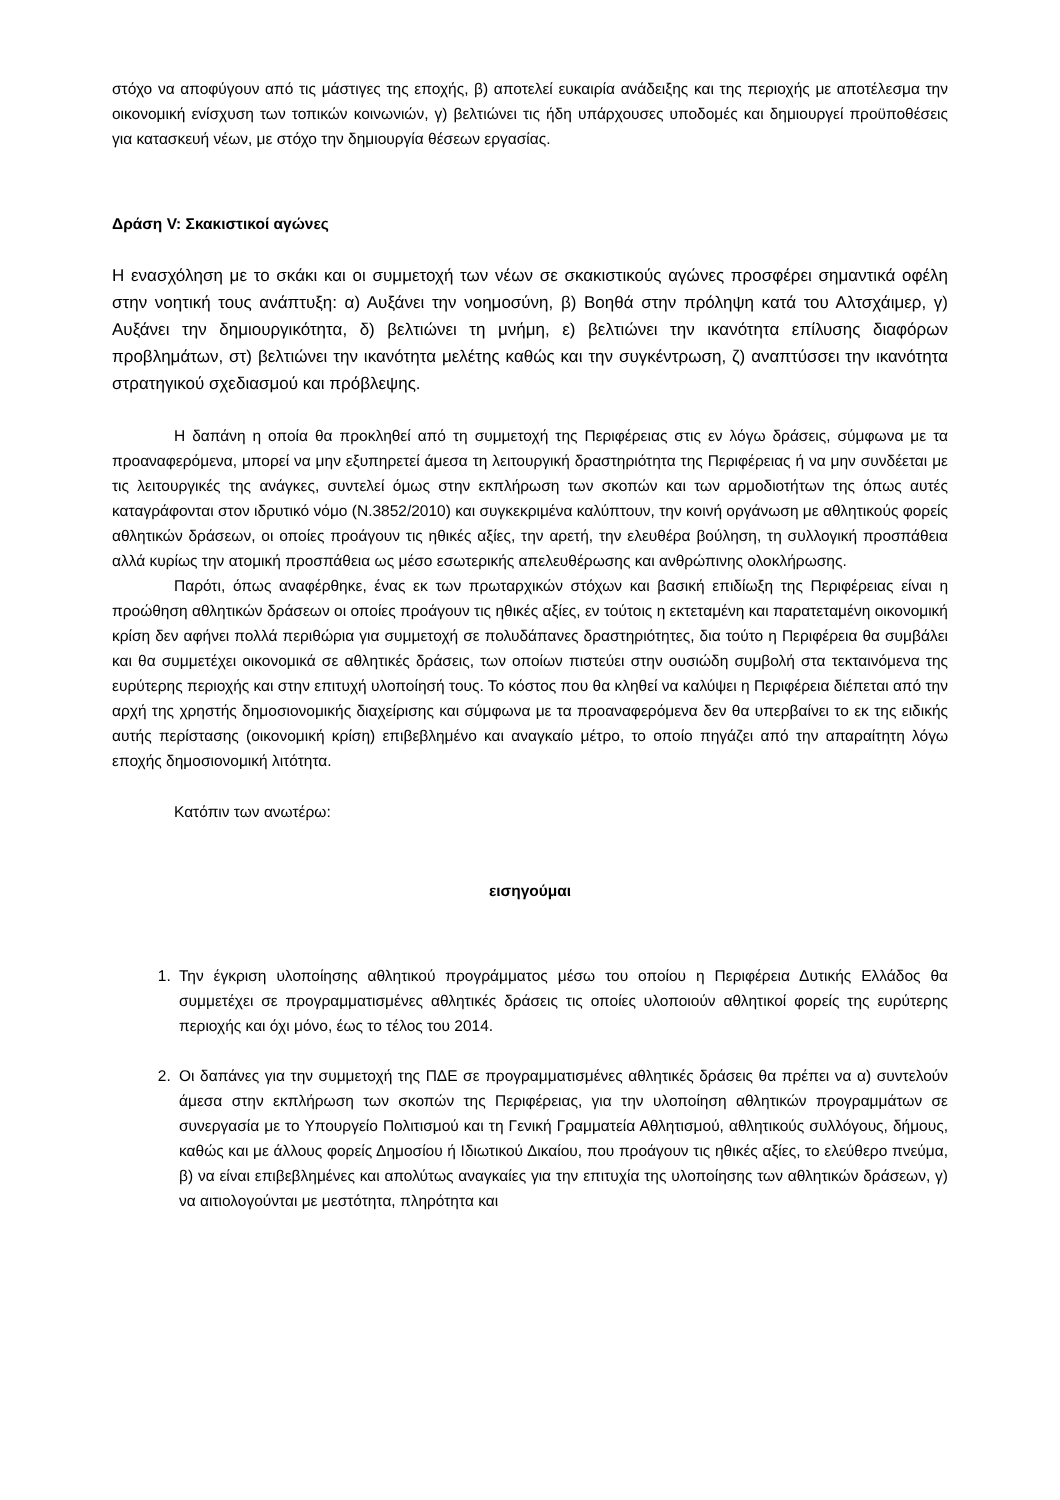στόχο να αποφύγουν από τις μάστιγες της εποχής, β) αποτελεί ευκαιρία ανάδειξης και της περιοχής με αποτέλεσμα την οικονομική ενίσχυση των τοπικών κοινωνιών, γ) βελτιώνει τις ήδη υπάρχουσες υποδομές και δημιουργεί προϋποθέσεις για κατασκευή νέων, με στόχο την δημιουργία θέσεων εργασίας.
Δράση V: Σκακιστικοί αγώνες
Η ενασχόληση με το σκάκι και οι συμμετοχή των νέων σε σκακιστικούς αγώνες προσφέρει σημαντικά οφέλη στην νοητική τους ανάπτυξη: α) Αυξάνει την νοημοσύνη, β) Βοηθά στην πρόληψη κατά του Αλτσχάιμερ, γ) Αυξάνει την δημιουργικότητα, δ) βελτιώνει τη μνήμη, ε) βελτιώνει την ικανότητα επίλυσης διαφόρων προβλημάτων, στ) βελτιώνει την ικανότητα μελέτης καθώς και την συγκέντρωση, ζ) αναπτύσσει την ικανότητα στρατηγικού σχεδιασμού και πρόβλεψης.
Η δαπάνη η οποία θα προκληθεί από τη συμμετοχή της Περιφέρειας στις εν λόγω δράσεις, σύμφωνα με τα προαναφερόμενα, μπορεί να μην εξυπηρετεί άμεσα τη λειτουργική δραστηριότητα της Περιφέρειας ή να μην συνδέεται με τις λειτουργικές της ανάγκες, συντελεί όμως στην εκπλήρωση των σκοπών και των αρμοδιοτήτων της όπως αυτές καταγράφονται στον ιδρυτικό νόμο (Ν.3852/2010) και συγκεκριμένα καλύπτουν, την κοινή οργάνωση με αθλητικούς φορείς αθλητικών δράσεων, οι οποίες προάγουν τις ηθικές αξίες, την αρετή, την ελευθέρα βούληση, τη συλλογική προσπάθεια αλλά κυρίως την ατομική προσπάθεια ως μέσο εσωτερικής απελευθέρωσης και ανθρώπινης ολοκλήρωσης.
Παρότι, όπως αναφέρθηκε, ένας εκ των πρωταρχικών στόχων και βασική επιδίωξη της Περιφέρειας είναι η προώθηση αθλητικών δράσεων οι οποίες προάγουν τις ηθικές αξίες, εν τούτοις η εκτεταμένη και παρατεταμένη οικονομική κρίση δεν αφήνει πολλά περιθώρια για συμμετοχή σε πολυδάπανες δραστηριότητες, δια τούτο η Περιφέρεια θα συμβάλει και θα συμμετέχει οικονομικά σε αθλητικές δράσεις, των οποίων πιστεύει στην ουσιώδη συμβολή στα τεκταινόμενα της ευρύτερης περιοχής και στην επιτυχή υλοποίησή τους. Το κόστος που θα κληθεί να καλύψει η Περιφέρεια διέπεται από την αρχή της χρηστής δημοσιονομικής διαχείρισης και σύμφωνα με τα προαναφερόμενα δεν θα υπερβαίνει το εκ της ειδικής αυτής περίστασης (οικονομική κρίση) επιβεβλημένο και αναγκαίο μέτρο, το οποίο πηγάζει από την απαραίτητη λόγω εποχής δημοσιονομική λιτότητα.
Κατόπιν των ανωτέρω:
εισηγούμαι
1. Την έγκριση υλοποίησης αθλητικού προγράμματος μέσω του οποίου η Περιφέρεια Δυτικής Ελλάδος θα συμμετέχει σε προγραμματισμένες αθλητικές δράσεις τις οποίες υλοποιούν αθλητικοί φορείς της ευρύτερης περιοχής και όχι μόνο, έως το τέλος του 2014.
2. Οι δαπάνες για την συμμετοχή της ΠΔΕ σε προγραμματισμένες αθλητικές δράσεις θα πρέπει να α) συντελούν άμεσα στην εκπλήρωση των σκοπών της Περιφέρειας, για την υλοποίηση αθλητικών προγραμμάτων σε συνεργασία με το Υπουργείο Πολιτισμού και τη Γενική Γραμματεία Αθλητισμού, αθλητικούς συλλόγους, δήμους, καθώς και με άλλους φορείς Δημοσίου ή Ιδιωτικού Δικαίου, που προάγουν τις ηθικές αξίες, το ελεύθερο πνεύμα, β) να είναι επιβεβλημένες και απολύτως αναγκαίες για την επιτυχία της υλοποίησης των αθλητικών δράσεων, γ) να αιτιολογούνται με μεστότητα, πληρότητα και